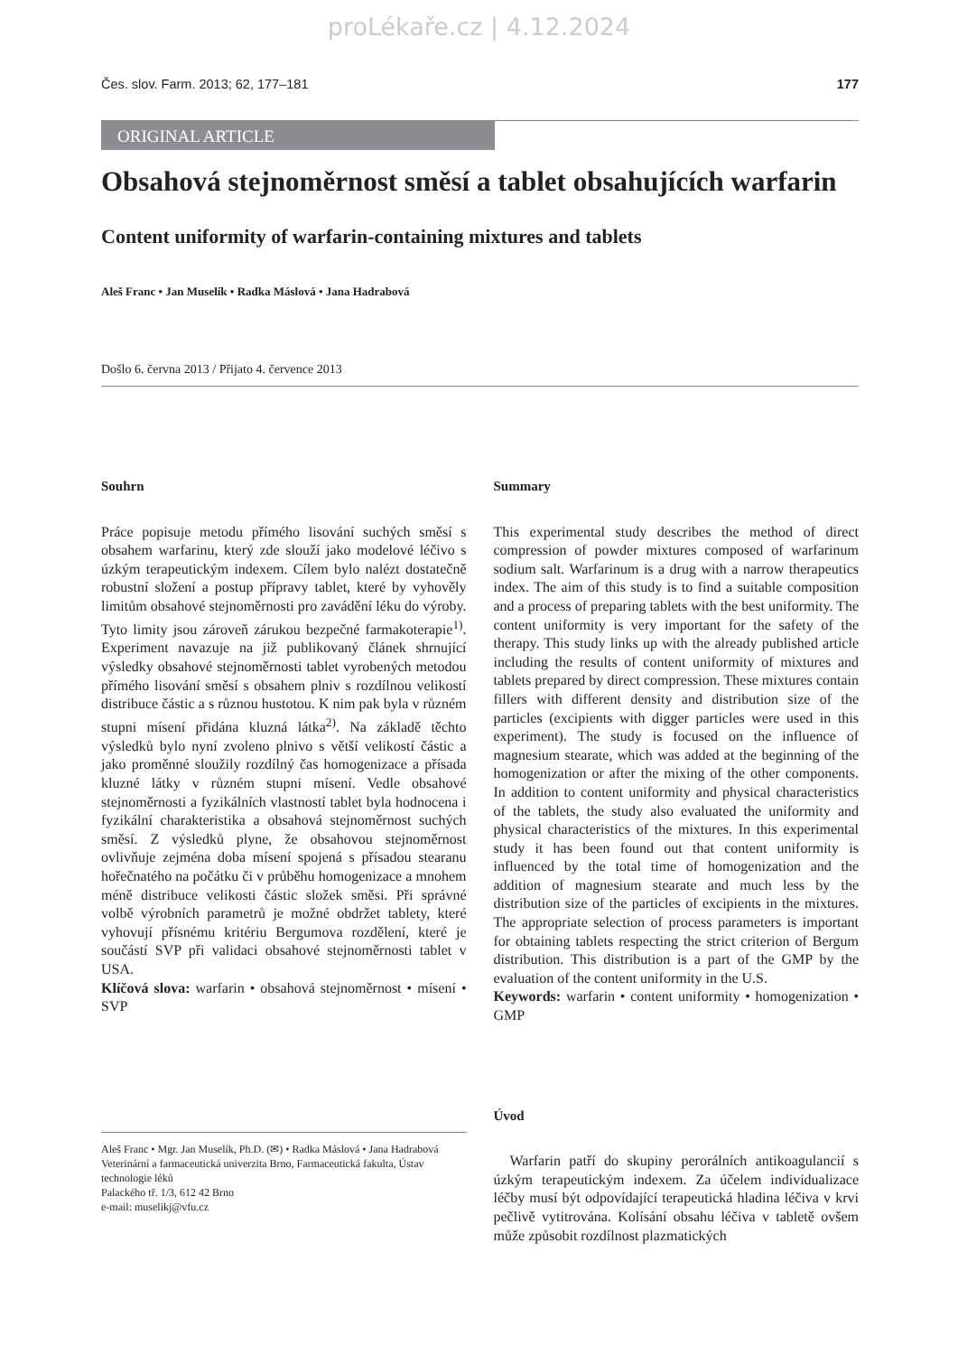proLékaře.cz | 4.12.2024
Čes. slov. Farm. 2013; 62, 177–181 177
ORIGINAL ARTICLE
Obsahová stejnoměrnost směsí a tablet obsahujících warfarin
Content uniformity of warfarin-containing mixtures and tablets
Aleš Franc • Jan Muselík • Radka Máslová • Jana Hadrabová
Došlo 6. června 2013 / Přijato 4. července 2013
Souhrn
Práce popisuje metodu přímého lisování suchých směsí s obsahem warfarinu, který zde slouží jako modelové léčivo s úzkým terapeutickým indexem. Cílem bylo nalézt dostatečně robustní složení a postup přípravy tablet, které by vyhověly limitům obsahové stejnoměrnosti pro zavádění léku do výroby. Tyto limity jsou zároveň zárukou bezpečné farmakoterapie<sup>1)</sup>. Experiment navazuje na již publikovaný článek shrnující výsledky obsahové stejnoměrnosti tablet vyrobených metodou přímého lisování směsí s obsahem plniv s rozdílnou velikostí distribuce částic a s různou hustotou. K nim pak byla v různém stupni mísení přidána kluzná látka<sup>2)</sup>. Na základě těchto výsledků bylo nyní zvoleno plnivo s větší velikostí částic a jako proměnné sloužily rozdílný čas homogenizace a přísada kluzné látky v různém stupni mísení. Vedle obsahové stejnoměrnosti a fyzikálních vlastností tablet byla hodnocena i fyzikální charakteristika a obsahová stejnoměrnost suchých směsí. Z výsledků plyne, že obsahovou stejnoměrnost ovlivňuje zejména doba mísení spojená s přísadou stearanu hořečnatého na počátku či v průběhu homogenizace a mnohem méně distribuce velikosti částic složek směsi. Při správné volbě výrobních parametrů je možné obdržet tablety, které vyhovují přísnému kritériu Bergumova rozdělení, které je součástí SVP při validaci obsahové stejnoměrnosti tablet v USA.
Klíčová slova: warfarin • obsahová stejnoměrnost • mísení • SVP
Aleš Franc • Mgr. Jan Muselík, Ph.D. (✉) • Radka Máslová • Jana Hadrabová
Veterinární a farmaceutická univerzita Brno, Farmaceutická fakulta, Ústav technologie léků
Palackého tř. 1/3, 612 42 Brno
e-mail: muselikj@vfu.cz
Summary
This experimental study describes the method of direct compression of powder mixtures composed of warfarinum sodium salt. Warfarinum is a drug with a narrow therapeutics index. The aim of this study is to find a suitable composition and a process of preparing tablets with the best uniformity. The content uniformity is very important for the safety of the therapy. This study links up with the already published article including the results of content uniformity of mixtures and tablets prepared by direct compression. These mixtures contain fillers with different density and distribution size of the particles (excipients with digger particles were used in this experiment). The study is focused on the influence of magnesium stearate, which was added at the beginning of the homogenization or after the mixing of the other components. In addition to content uniformity and physical characteristics of the tablets, the study also evaluated the uniformity and physical characteristics of the mixtures. In this experimental study it has been found out that content uniformity is influenced by the total time of homogenization and the addition of magnesium stearate and much less by the distribution size of the particles of excipients in the mixtures. The appropriate selection of process parameters is important for obtaining tablets respecting the strict criterion of Bergum distribution. This distribution is a part of the GMP by the evaluation of the content uniformity in the U.S.
Keywords: warfarin • content uniformity • homogenization • GMP
Úvod
Warfarin patří do skupiny perorálních antikoagulancií s úzkým terapeutickým indexem. Za účelem individualizace léčby musí být odpovídající terapeutická hladina léčiva v krvi pečlivě vytitrována. Kolísání obsahu léčiva v tabletě ovšem může způsobit rozdílnost plazmatických